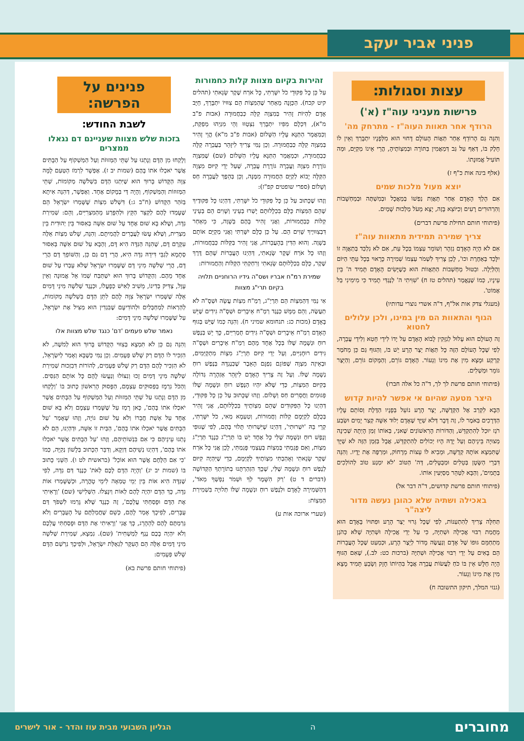פניני אביר יעקב
עצות וסגולות:
פרישות מעניני עוה"ז (א')
הרודף אחר תאוות העוה"ז - מתרחק מה'
וְהִנֵּה גַּם הָרוֹדֵף אַחַר תַּאֲוֹת הָעוֹלָם דָּחוּי הוּא מִלְּפָנָיו יִתְבָּרַךְ וְאֵין לוֹ חֵלֶק בּוֹ, דְּאַף עַל גַּב דְּמַאֲמִין בַּתּוֹרָה וּבְמִצְוֹתֶיהָ, הֲרֵי אֵינוֹ מְקַיֵּם, וּמַה תּוֹעִיל אֱמוּנָתוֹ.
(אלף בינה אות כ"ף ז)
יוצא מעול מלכות שמים
אִם הָלַךְ הָאָדָם אַחַר תַּאֲוַת נַפְשׁוֹ בְּמַאֲכָל וּבְמִשְׁתֶּה וּבְמַחְשָׁבוֹת וְהִרְהוּרִים רָעִים וְכַיּוֹצֵא בָּזֶה, יָצָא מֵעֹל מַלְכוּת שָׁמַיִם.
(פיתוחי חותם תחילת פרשת דברים)
צריך שמירה תמידית מתאוות עוה"ז
אִם לֹא הָיָה הָאָדָם נִזְהָר וְשׁוֹמֵר עַצְמוֹ בְּכָל עֵת, אִם לֹא נִלְכַּד בְּתַאֲוָה זוֹ יִלָּכֵד בְּאַחֶרֶת וכו', לָכֵן צָרִיךְ לִשְׁמֹר עַצְמוֹ שְׁמִירָה כָּרָאוּי בְּכָל עִתֵּי הַיּוֹם וְהַלַּיְלָה. ובִטּוּל מַחְשְׁבוֹת הַתַּאֲווֹת הוּא כְּשֶׁיָּשִׂים הָאָדָם תָּמִיד ה' בֵּין עֵינָיו, כְּמוֹ שֶׁנֶּאֱמַר (תהלים טז ח) 'שִׁוִּיתִי ה' לְנֶגְדִּי תָמִיד כִּי מִימִינִי בַּל אֶמּוֹט'.
(מעגלי צדק אות אל"ף, ד"ה אשרי נוצרי עדותיו)
הגוף והתאוות הם מין במינו, ולכן עלולים לחטוא
זֶה הָעוֹלָם הוּא עָלוּל לְנִזָּקִין לָבוֹא הָאָדָם עַל יָדוֹ לִידֵי חֵטְא וְלִידֵי עֲבֵרָה, לְפִי שֶׁכָּל הָעוֹלָם הַזֶּה כָּל תַּאֲוֹת יֵצֶר הָרָע יֵשׁ בּוֹ, וְהַגּוּף גַּם כֵּן מֵחֹמֶר קַרְקַע וּמָצָא מִין אֶת מִינוֹ וְנֵעוֹר. הָאָדָם גּוֹרֵם, וְהַמָּקוֹם גּוֹרֵם, וְהַיֵּצֶר גּוֹמֵר וּמַשְׁלִים.
(פיתוחי חותם פרשת לך לך, ד"ה כל אלה חברו)
היצר מטעה שהיום אי אפשר להיות קדוש
הַבָּא לִקְרַב אֶל הַקְּדֻשָּׁה, יֵצֶר הָרָע נוֹעֵל בְּפָנָיו הַדֶּלֶת וְסוֹתֵם עָלָיו הַדְּרָכִים בְּאֹמֶר לוֹ, זֶה דָּבָר דְּלֹא שַׁיָּךְ שֶׁאָדָם יְלוּד אִשָּׁה קְצַר יָמִים וּשְׂבַע רֹגֶז יוּכַל לְהִתְקַדֵּשׁ, וְהַדּוֹרוֹת הָרִאשׁוֹנִים שֶׁאנִי, בְּאוֹתוֹ זְמַן הָיְתָה שְׁכִינָה מְצוּיָה בֵּינֵיהֶם וְעַל יָדָהּ הָיוּ יְכוֹלִים לְהִתְקַדֵּשׁ, אֲבָל בַּזְּמַן הַזֶּה לֹא שַׁיָּךְ שֶׁתִּמְצָא אוֹתָהּ קְדֻשָּׁה, וּמֵבִיא לוֹ עֵצוֹת מֵרָחוֹק, וּמְרַפֶּה אֶת יָדָיו. וְהִנֵּה דִּבְרֵי הַשָּׂטָן בְּטֵלִים וּמְבֻטָּלִים, דַּה' הַטּוֹב 'לֹא יִמְנַע טוֹב לַהוֹלְכִים בְּתָמִים', וְהַבָּא לִטַּהֵר מְסַיְּעִין אוֹתוֹ.
(פיתוחי חותם פרשת קדושים, ד"ה דבר אל)
באכילה ושתיה שלא כהוגן נעשה מדור ליצה"ר
תְּחִלָּה צָרִיךְ לְהִתְעַנּוֹת, לְפִי שֶׁכָּל גֵּרוּי יֵצֶר הָרָע וּפִתּוּיוֹ בָּאָדָם הוּא מֵחֲמַת רִבּוּי אֲכִילָה וּשְׁתִיָּה, כִּי עַל יְדֵי אֲכִילָה וּשְׁתִיָּה שֶׁלֹּא כַּהֹגֶן מִתְחַמֵּם גּוּפוֹ שֶׁל אָדָם וְנַעֲשֶׂה מָדוֹר לְיֵצֶר הָרָע, וּכְמַעַט שֶׁכָּל הָעֲבֵרוֹת הֵם בָּאִים עַל יְדֵי רִבּוּי אֲכִילָה וּשְׁתִיָּה (ברכות כט: לב.), שֶׁאִם הַגּוּף הָיָה חַלָּשׁ אֵין בּוֹ כֹּחַ לַעֲשׂוֹת עֲבֵרָה אֲבָל בִּהְיוֹתוֹ חָזָק וְשָׂבֵעַ תָּמִיד מָצָא מִין אֶת מִינוֹ וְנֵעוֹר.
(גנזי המלך, תיקון התשובה ח)
זהירות בקיום מצוות קלות כחמורות
עַל כֵּן כָּל פִּקּוּדֵי כֹל יִשָּׁרְתִּי, כָּל אֹרַח שֶׁקֶר שָׂנֵאתִי (תהלים קיט קכח). הַכַּוָּנָה מֵאַחַר שֶׁהַמִּצְוֹת הֵם צִוּוּיוֹ יִתְבָּרַךְ, חַיָּב אָדָם לִהְיוֹת זָהִיר בְּמִצְוָה קַלָּה כְּבַחֲמוּרָה (אבות פ"ב מ"א), דִּכְלָם מִפִּיו יִתְבָּרַךְ נִצְטַוּוּ וְהֵי מִנַּיְהוּ מְפַקַּת, וְכַמַּאֲמָר הַתַּנָּא עָלָיו הַשָּׁלוֹם (אבות פ"ב מ"א) הֱוֵי זָהִיר בְּמִצְוָה קַלָּה כְּבַחֲמוּרָה. וְכֵן נַמִּי צָרִיךְ לִיזָּהֵר בַּעֲבֵרָה קַלָּה כְּבַחֲמוּרָה, וּכְמַאֲמַר הַתַּנָּא עָלָיו הַשָּׁלוֹם (שם) שֶׁמִּצְוָה גּוֹרֶרֶת מִצְוָה וַעֲבֵרָה גּוֹרֶרֶת עֲבֵרָה, שֶׁעַל יְדֵי קִיּוּם מִצְוָה הַקַּלָּה יָבוֹא לְקַיֵּם הַחֲמוּרָה מִמֶּנָּה, וְכֵן בְּהֵפֶךְ לַעֲבֵרָה חַס וְשָׁלוֹם (ספרי שופטים קפ"ז):
וְזֶהוּ שֶׁכָּתוּב עַל כֵּן כָּל פִּקּוּדֵי כֹל יִשָּׁרְתִּי, דְּהַיְנוּ כָּל פִּקּוּדֶיךָ שֶׁהֵם הַמִּצְוֹת כֻּלָּם בִּכְלָלוּתָם יָשְׁרוּ בְּעֵינַי וְשָׁוִים הֵם בְּעֵינַי קַלּוֹת כְּבַחֲמוּרוֹת, וַאֲנִי זָהִיר בָּהֶם בְּשָׁוֶה, כִּי מֵאַחַר דִּבְצִוּוּיֶיךָ שָׁוִים הֵם. עַל כֵּן כֻּלָּם יִשָּׁרְתִּי וַאֲנִי מְקַיֵּם אוֹתָם בְּשָׁוֶה. וְהוּא הַדִּין בְּהָעֲבֵרוֹת, אֲנִי זָהִיר בַּקַּלּוֹת כְּבַחֲמוּרוֹת, וְזֶהוּ כָּל אֹרַח שֶׁקֶר שָׂנֵאתִי, דְּהַיְנוּ הָעֲבֵרוֹת שֶׁהֵם דֶּרֶךְ שֶׁקֶר, כֻּלָּם בִּכְלָלוּתָם שָׂנֵאתִי וְרִחַקְתִּי הַקַּלּוֹת וְהַחֲמוּרוֹת:
שמירת רמ"ח אבריו ושס"ה גידיו הרוחניים תלויה בקיום תרי"ג מצוות
אִי נַמִּי דְּהַמִּצְוֹת הֵם תַּרְיַ"ג, רַמַ"ח מִצְוֹת עֲשֵׂה וּשְׁסָ"ה לֹא תַעֲשֶׂה, וְהֵם מַמָּשׁ כְּנֶגֶד רַמַ"ח אֵיבָרִים וּשְׁסָ"ה גִּידִים שֶׁיֵּשׁ בָּאָדָם (מכות כג: תנחומא שמיני ח). וְהִנֵּה כְּמוֹ שֶׁיֵּשׁ בְּגוּף הָאָדָם רַמַ"ח אֵיבָרִים וּשְׁסָ"ה גִּידִים חֻמְרִיִּים, כָּךְ יֵשׁ בְּנֶפֶשׁ רוּחַ וּנְשָׁמָה שֶׁלּוֹ בְּכָל אֶחָד מֵהֶם רַמַ"ח אֵיבָרִים וּשְׁסָ"ה גִּידִים רוּחָנִיִּים, וְעַל יְדֵי קִיּוּם תַּרְיַ"ג מִצְוֹת מִתְקַיְּמִים, וּבְאֵיזֶה מִצְוָה שֶׁפּוֹגֵם נִפְגָּם הָאֵבֶר שֶׁכְּנֶגְדָּהּ בְּנֶפֶשׁ רוּחַ נְשָׁמָה שֶׁלּוֹ. וְעַל זֶה צָרִיךְ הָאָדָם לִיזָּהֵר אַזְהָרָה גְּדוֹלָה בְּקִיּוּם הַמִּצְוֹת, כְּדֵי שֶׁלֹּא יִהְיוּ הַנֶּפֶשׁ רוּחַ וּנְשָׁמָה שֶׁלּוֹ פְּגוּמִים וַחֲסֵרִים חַס וְשָׁלוֹם. וְזֶהוּ שֶׁכָּתוּב עַל כֵּן כָּל פִּקּוּדֵי, דְּהַיְנוּ כָּל הַפִּקּוּדִים שֶׁהֵם מִצְוֹתֶיךָ בִּכְלָלוּתָם, אֲנִי זָהִיר בְּכֻלָּם לְקַיְּמָם קַלּוֹת וַחֲמוּרוֹת, וְטַעְמָא מַאי, כֹל יִשָּׁרְתִּי, קְרֵי בֵּהּ 'יִשְׁרוּתִי', דְּהַיְנוּ שֶׁיִּשְׁרוּתִי תָּלוּי בָּהֶם, לְפִי שֶׁגּוּפִי וְנֶפֶשׁ רוּחַ וּנְשָׁמָה שֶׁלִּי כָּל אֶחָד יֵשׁ בּוֹ תַּרְיַ"ג כְּנֶגֶד תַּרְיַ"ג מִצְוֹת, וְאִם פָּגַמְתִּי בְּמִצְוֹת בְּעַצְמִי פָּגַמְתִּי, לָכֵן אֲנִי כָּל אֹרַח שֶׁקֶר שָׂנֵאתִי וְאָהַבְתִּי מִצְוֹתֶיךָ לְקַיְּמָם, כְּדֵי שֶׁיִּהְיֶה קִיּוּם לְנֶפֶשׁ רוּחַ וּנְשָׁמָה שֶׁלִּי, שֶׁכָּךְ הִזְהַרְתָּנוּ בְּתוֹרָתְךָ הַקְּדוֹשָׁה (דברים ד ט) 'רַק הִשָּׁמֶר לְךָ וּשְׁמֹר נַפְשְׁךָ מְאֹד', דְּהַשְּׁמִירָה לָאָדָם וּלְנֶפֶשׁ רוּחַ וּנְשָׁמָה שֶׁלּוֹ תְּלוּיָה בִּשְׁמִירַת הַמִּצְוֹת:
(שערי ארוכה אות ע)
פנינים על הפרשה:
לשבת החודש:
בזכות שלש מצוות שעניינם דם נגאלו ממצרים
וְלָקְחוּ מִן הַדָּם וְנָתְנוּ עַל שְׁתֵּי הַמְּזוּזֹת וְעַל הַמַּשְׁקוֹף עַל הַבָּתִּים אֲשֶׁר יֹאכְלוּ אֹתוֹ בָּהֶם (שמות יב ז). אֶפְשָׁר לִרְמֹז הַטַּעַם לָמָּה צִוָּה הַקָּדוֹשׁ בָּרוּךְ הוּא שֶׁיִּתְנוּ הַדָּם בִּשְׁלֹשָׁה מְקוֹמוֹת, שְׁתֵּי הַמְּזוּזוֹת וְהַמַּשְׁקוֹף, וְהָיָה דַּי בְּמָקוֹם אֶחָד. וְאֶפְשָׁר, דְּהִנֵּה אִיתָא בַּזֹּהַר הַקָּדוֹשׁ (ח"ב ג:) דִּשְׁלֹשׁ מִצְוֹת שֶׁשָּׁמְרוּ יִשְׂרָאֵל הֵם שֶׁעָמְדוּ לָהֶם לְקַצֵּר הַקֵּץ וּלְהִפָּרַע מֵהַמִּצְרִיִּים, וְהֵם: שְׁמִירַת נִדָּה, וְשֶׁלֹּא בָּא שׁוּם אֶחָד עַל שׁוּם אִשָּׁה בְּאִסּוּר בֵּין יְהוּדִית בֵּין מִצְרִית, וְשֶׁלֹּא עָשׂוּ לַעֲבָרִים לַהֲמִיתָם. וְהִנֵּה, שָׁלֹשׁ מִצְוֹת אֵלֶּה עִקָּרָם דָּם, שֶׁהִנֵּה הַנִּדָּה הִיא דָּם, וְהַבָּא עַל שׁוּם אִשָּׁה בְּאִסּוּר סְתָמָא לְגַבֵּי דִּידֵהּ נִדָּה הִיא, הֲרֵי דָּם גַּם כֵּן, וְהַשּׁוֹפֵךְ דָּם הֲרֵי דָּם, הֲרֵי שְׁלֹשָׁה מִינֵי דָּם שֶׁשָּׁמְרוּ יִשְׂרָאֵל שֶׁלֹּא עָבְרוּ עַל שׁוּם אֶחָד מֵהֶם. וְהַקָּדוֹשׁ בָּרוּךְ הוּא יִשְׁתַּבַּח שְׁמוֹ אֵל אֱמוּנָה וְאֵין עָוֶל, צַדִּיק בְּדִינוֹ, מֵשִׁיב לְאִישׁ כְּפָעֳלוֹ, וּכְנֶגֶד שְׁלֹשָׁה מִינֵי דָּמִים אֵלֶּה שֶׁשָּׁמְרוּ יִשְׂרָאֵל צִוָּה לָהֶם לִתֵּן הַדָּם בִּשְׁלֹשָׁה מְקוֹמוֹת, לְהַרְאוֹת לַמְחַבְּלִים וּלְהוֹדִיעָם שֶׁבִּגְדִין הוּא מַצִּיל אֶת יִשְׂרָאֵל, עַל שֶׁשָּׁמְרוּ שְׁלֹשָׁה מִינֵי דָּמִים:
נאמר שלש פעמים 'דם' כנגד שלש מצוות אלו
וְהִנֵּה גַּם כֵּן לֹא תִּמְצָא בְּצִוּוּי הַקָּדוֹשׁ בָּרוּךְ הוּא לְמֹשֶׁה, לֹא הִזְכִּיר לוֹ הַדָּם רַק שָׁלֹשׁ פְּעָמִים. וְכֵן נַמִּי כְּשֶׁבָּא וְאָמַר לְיִשְׂרָאֵל, לֹא הִזְכִּיר לָהֶם הַדָּם רַק שָׁלֹשׁ פְּעָמִים, לְהוֹרוֹת דִּבִזְכוּת שְׁמִירַת שְׁלֹשָׁה מִינֵי דָּמִים זָכוּ וְנִצּוֹלוּ וְנַעֲשׂוּ לָהֶם כָּל אוֹתָם הַנִּסִּים. וְהַכֹּל נִרְמָז בַּפְּסוּקִים עַצְמָם, הַפָּסוּק הָרִאשׁוֹן כָּתוּב בּוֹ 'וְלָקְחוּ מִן הַדָּם וְנָתְנוּ עַל שְׁתֵּי הַמְּזוּזֹת וְעַל הַמַּשְׁקוֹף עַל הַבָּתִּים אֲשֶׁר יֹאכְלוּ אֹתוֹ בָּהֶם', כָּאן רָמַז עַל שֶׁשָּׁמְרוּ עַצְמָם וְלֹא בָּא שׁוּם אֶחָד עַל אֵשֶׁת חֲבֵרוֹ וְלֹא עַל שׁוּם גּוֹיָה, וְזֶהוּ שֶׁאָמַר 'עַל הַבָּתִּים אֲשֶׁר יֹאכְלוּ אֹתוֹ בָּהֶם', הַבַּיִת זוֹ אִשָּׁה, וּדְהַיְנוּ, הֵם לֹא נָתְנוּ עֵינֵיהֶם כִּי אִם בִּנְשׁוֹתֵיהֶם, וְזֶהוּ 'עַל הַבָּתִּים אֲשֶׁר יֹאכְלוּ אֹתוֹ בָּהֶם', דְּהַיְנוּ נְשֵׁיהֶם דַּוְקָא, וְדִבֵּר הַכָּתוּב בְּלָשׁוֹן נְקִיָּה, כְּמוֹ 'כִּי אִם הַלֶּחֶם אֲשֶׁר הוּא אוֹכֵל' (בראשית לט ו). הַשֵּׁנִי כָּתוּב בּוֹ (שמות יב יג) 'וְהָיָה הַדָּם לָכֶם לְאֹת' כְּנֶגֶד דַּם נִדָּה, לְפִי שֶׁנִּדָּה הִיא אוֹת בֵּין יְמֵי טֻמְאָה לִימֵי טָהֳרָה, וּכְשֶׁשָּׁמְרוּ אוֹת נִדָּה, כָּךְ הַדָּם יִהְיֶה לָהֶם לְאוֹת וְיִנָּצְלוּ. הַשְּׁלִישִׁי (שם) 'וְרָאִיתִי אֶת הַדָּם וּפָסַחְתִּי עֲלֵכֶם', זֶה כְּנֶגֶד שֶׁלֹּא גָּרְמוּ לִשְׁפֹּךְ דַּם עֻבָּרִים, לְפִיכָךְ אָמַר לָהֶם, כְּשֵׁם שֶׁחֲמַלְתֶּם עַל הָעֻבָּרִים וְלֹא גְּרַמְתֶּם לָהֶם לְהֵהָרֵג, כָּךְ אֲנִי 'וְרָאִיתִי אֶת הַדָּם וּפָסַחְתִּי עֲלֵכֶם וְלֹא יִהְיֶה בָכֶם נֶגֶף לְמַשְׁחִית' (שם). נִמְצָא, שְׁמִירַת שְׁלֹשָׁה מִינֵי דָּמִים אֵלֶּה הֵם הָעִקָּר לִגְאֻלַּת יִשְׂרָאֵל, וּלְפִיכָךְ נִרְשַׁם הַדָּם שָׁלֹשׁ פְּעָמִים:
(פיתוחי חותם פרשת בא)
מחוברים ה הגליון השבועי מבית עוז והדר - אור לישרים